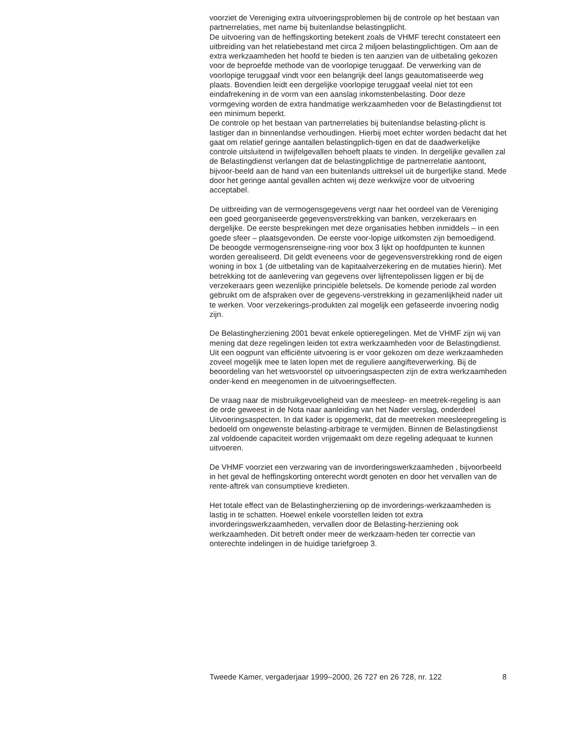voorziet de Vereniging extra uitvoeringsproblemen bij de controle op het bestaan van partnerrelaties, met name bij buitenlandse belastingplicht.
De uitvoering van de heffingskorting betekent zoals de VHMF terecht constateert een uitbreiding van het relatiebestand met circa 2 miljoen belastingplichtigen. Om aan de extra werkzaamheden het hoofd te bieden is ten aanzien van de uitbetaling gekozen voor de beproefde methode van de voorlopige teruggaaf. De verwerking van de voorlopige teruggaaf vindt voor een belangrijk deel langs geautomatiseerde weg plaats. Bovendien leidt een dergelijke voorlopige teruggaaf veelal niet tot een eindafrekening in de vorm van een aanslag inkomstenbelasting. Door deze vormgeving worden de extra handmatige werkzaamheden voor de Belastingdienst tot een minimum beperkt.
De controle op het bestaan van partnerrelaties bij buitenlandse belasting-plicht is lastiger dan in binnenlandse verhoudingen. Hierbij moet echter worden bedacht dat het gaat om relatief geringe aantallen belastingplich-tigen en dat de daadwerkelijke controle uitsluitend in twijfelgevallen behoeft plaats te vinden. In dergelijke gevallen zal de Belastingdienst verlangen dat de belastingplichtige de partnerrelatie aantoont, bijvoor-beeld aan de hand van een buitenlands uittreksel uit de burgerlijke stand. Mede door het geringe aantal gevallen achten wij deze werkwijze voor de uitvoering acceptabel.
De uitbreiding van de vermogensgegevens vergt naar het oordeel van de Vereniging een goed georganiseerde gegevensverstrekking van banken, verzekeraars en dergelijke. De eerste besprekingen met deze organisaties hebben inmiddels – in een goede sfeer – plaatsgevonden. De eerste voor-lopige uitkomsten zijn bemoedigend. De beoogde vermogensrenseigne-ring voor box 3 lijkt op hoofdpunten te kunnen worden gerealiseerd. Dit geldt eveneens voor de gegevensverstrekking rond de eigen woning in box 1 (de uitbetaling van de kapitaalverzekering en de mutaties hierin). Met betrekking tot de aanlevering van gegevens over lijfrentepolissen liggen er bij de verzekeraars geen wezenlijke principiële beletsels. De komende periode zal worden gebruikt om de afspraken over de gegevens-verstrekking in gezamenlijkheid nader uit te werken. Voor verzekerings-produkten zal mogelijk een gefaseerde invoering nodig zijn.
De Belastingherziening 2001 bevat enkele optieregelingen. Met de VHMF zijn wij van mening dat deze regelingen leiden tot extra werkzaamheden voor de Belastingdienst. Uit een oogpunt van efficiënte uitvoering is er voor gekozen om deze werkzaamheden zoveel mogelijk mee te laten lopen met de reguliere aangifteverwerking. Bij de beoordeling van het wetsvoorstel op uitvoeringsaspecten zijn de extra werkzaamheden onder-kend en meegenomen in de uitvoeringseffecten.
De vraag naar de misbruikgevoeligheid van de meesleep- en meetrek-regeling is aan de orde geweest in de Nota naar aanleiding van het Nader verslag, onderdeel Uitvoeringsaspecten. In dat kader is opgemerkt, dat de meetreken meesleepregeling is bedoeld om ongewenste belasting-arbitrage te vermijden. Binnen de Belastingdienst zal voldoende capaciteit worden vrijgemaakt om deze regeling adequaat te kunnen uitvoeren.
De VHMF voorziet een verzwaring van de invorderingswerkzaamheden , bijvoorbeeld in het geval de heffingskorting onterecht wordt genoten en door het vervallen van de rente-aftrek van consumptieve kredieten.
Het totale effect van de Belastingherziening op de invorderings-werkzaamheden is lastig in te schatten. Hoewel enkele voorstellen leiden tot extra invorderingswerkzaamheden, vervallen door de Belasting-herziening ook werkzaamheden. Dit betreft onder meer de werkzaam-heden ter correctie van onterechte indelingen in de huidige tariefgroep 3.
Tweede Kamer, vergaderjaar 1999–2000, 26 727 en 26 728, nr. 122 8